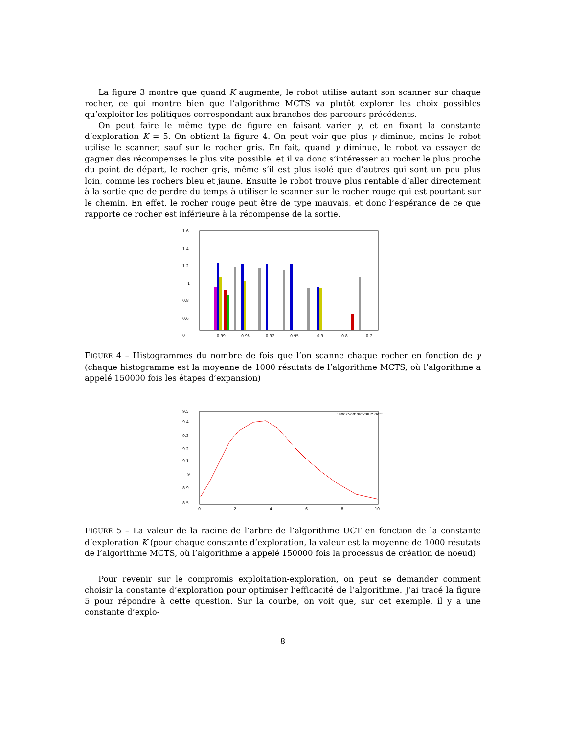La figure 3 montre que quand K augmente, le robot utilise autant son scanner sur chaque rocher, ce qui montre bien que l’algorithme MCTS va plutôt explorer les choix possibles qu’exploiter les politiques correspondant aux branches des parcours précédents.
On peut faire le même type de figure en faisant varier γ, et en fixant la constante d’exploration K = 5. On obtient la figure 4. On peut voir que plus γ diminue, moins le robot utilise le scanner, sauf sur le rocher gris. En fait, quand γ diminue, le robot va essayer de gagner des récompenses le plus vite possible, et il va donc s’intéresser au rocher le plus proche du point de départ, le rocher gris, même s’il est plus isolé que d’autres qui sont un peu plus loin, comme les rochers bleu et jaune. Ensuite le robot trouve plus rentable d’aller directement à la sortie que de perdre du temps à utiliser le scanner sur le rocher rouge qui est pourtant sur le chemin. En effet, le rocher rouge peut être de type mauvais, et donc l’espérance de ce que rapporte ce rocher est inférieure à la récompense de la sortie.
1.6
1.4
1.2
1
0.8
0.6
0
0.99
0.98
0.97
0.95
0.9
0.8
0.7
FIGURE 4 – Histogrammes du nombre de fois que l’on scanne chaque rocher en fonction de γ (chaque histogramme est la moyenne de 1000 résutats de l’algorithme MCTS, où l’algorithme a appelé 150000 fois les étapes d’expansion)
9.5
9.4
9.3
9.2
9.1
9
8.9
8.5
"RockSampleValue.dat"
0
2
4
6
8
10
FIGURE 5 – La valeur de la racine de l’arbre de l’algorithme UCT en fonction de la constante d’exploration K (pour chaque constante d’exploration, la valeur est la moyenne de 1000 résutats de l’algorithme MCTS, où l’algorithme a appelé 150000 fois la processus de création de noeud)
Pour revenir sur le compromis exploitation-exploration, on peut se demander comment choisir la constante d’exploration pour optimiser l’efficacité de l’algorithme. J’ai tracé la figure 5 pour répondre à cette question. Sur la courbe, on voit que, sur cet exemple, il y a une constante d’explo-
8